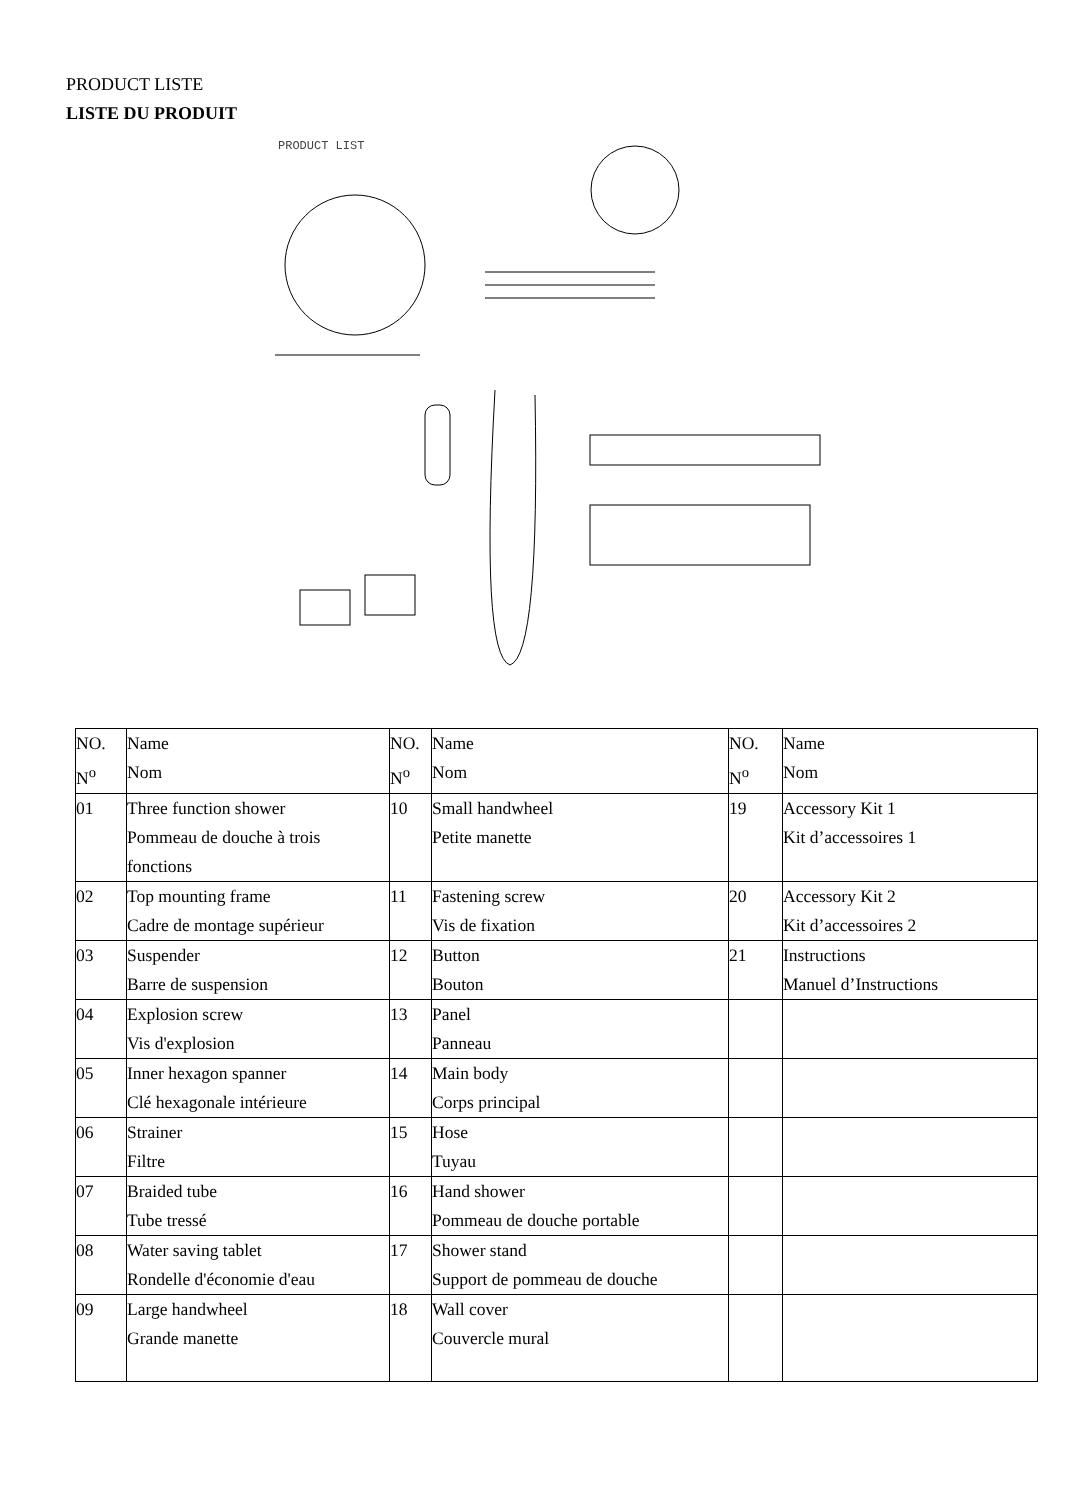PRODUCT LISTE
LISTE DU PRODUIT
PRODUCT LIST
| NO. N<sup>o</sup> | Name Nom | NO. N<sup>o</sup> | Name Nom | NO. N<sup>o</sup> | Name Nom |
| --- | --- | --- | --- | --- | --- |
| 01 | Three function shower Pommeau de douche à trois fonctions | 10 | Small handwheel Petite manette | 19 | Accessory Kit 1 Kit d’accessoires 1 |
| 02 | Top mounting frame Cadre de montage supérieur | 11 | Fastening screw Vis de fixation | 20 | Accessory Kit 2 Kit d’accessoires 2 |
| 03 | Suspender Barre de suspension | 12 | Button Bouton | 21 | Instructions Manuel d’Instructions |
| 04 | Explosion screw Vis d'explosion | 13 | Panel Panneau | | |
| 05 | Inner hexagon spanner Clé hexagonale intérieure | 14 | Main body Corps principal | | |
| 06 | Strainer Filtre | 15 | Hose Tuyau | | |
| 07 | Braided tube Tube tressé | 16 | Hand shower Pommeau de douche portable | | |
| 08 | Water saving tablet Rondelle d'économie d'eau | 17 | Shower stand Support de pommeau de douche | | |
| 09 | Large handwheel Grande manette | 18 | Wall cover Couvercle mural | | |